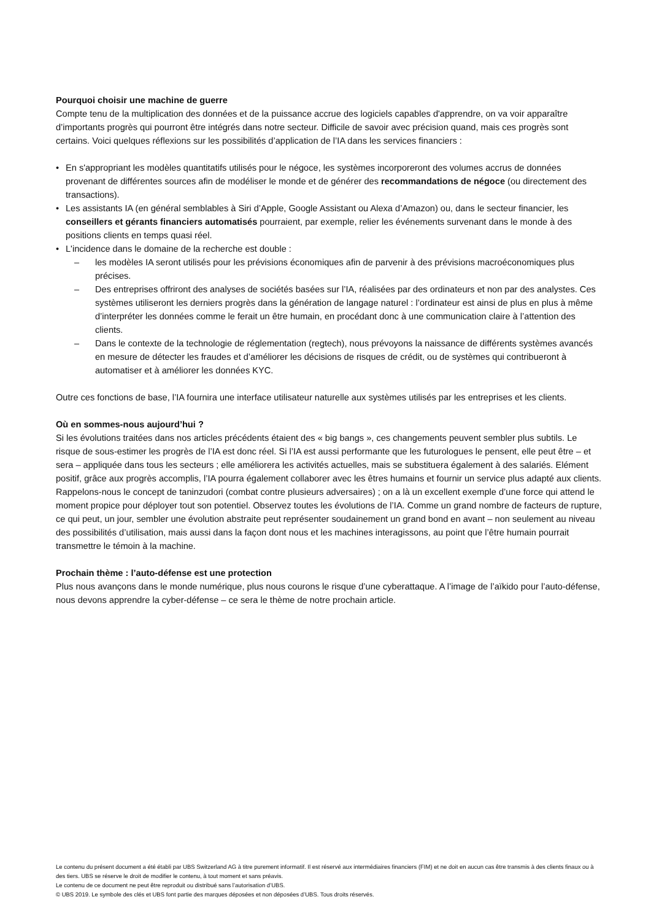Pourquoi choisir une machine de guerre
Compte tenu de la multiplication des données et de la puissance accrue des logiciels capables d'apprendre, on va voir apparaître d’importants progrès qui pourront être intégrés dans notre secteur. Difficile de savoir avec précision quand, mais ces progrès sont certains. Voici quelques réflexions sur les possibilités d’application de l’IA dans les services financiers :
• En s'appropriant les modèles quantitatifs utilisés pour le négoce, les systèmes incorporeront des volumes accrus de données provenant de différentes sources afin de modéliser le monde et de générer des recommandations de négoce (ou directement des transactions).
• Les assistants IA (en général semblables à Siri d’Apple, Google Assistant ou Alexa d’Amazon) ou, dans le secteur financier, les conseillers et gérants financiers automatisés pourraient, par exemple, relier les événements survenant dans le monde à des positions clients en temps quasi réel.
• L'incidence dans le domaine de la recherche est double :
– les modèles IA seront utilisés pour les prévisions économiques afin de parvenir à des prévisions macroéconomiques plus précises.
– Des entreprises offriront des analyses de sociétés basées sur l’IA, réalisées par des ordinateurs et non par des analystes. Ces systèmes utiliseront les derniers progrès dans la génération de langage naturel : l’ordinateur est ainsi de plus en plus à même d’interpréter les données comme le ferait un être humain, en procédant donc à une communication claire à l’attention des clients.
– Dans le contexte de la technologie de réglementation (regtech), nous prévoyons la naissance de différents systèmes avancés en mesure de détecter les fraudes et d’améliorer les décisions de risques de crédit, ou de systèmes qui contribueront à automatiser et à améliorer les données KYC.
Outre ces fonctions de base, l’IA fournira une interface utilisateur naturelle aux systèmes utilisés par les entreprises et les clients.
Où en sommes-nous aujourd’hui ?
Si les évolutions traitées dans nos articles précédents étaient des « big bangs », ces changements peuvent sembler plus subtils. Le risque de sous-estimer les progrès de l’IA est donc réel. Si l’IA est aussi performante que les futurologues le pensent, elle peut être – et sera – appliquée dans tous les secteurs ; elle améliorera les activités actuelles, mais se substituera également à des salariés. Elément positif, grâce aux progrès accomplis, l’IA pourra également collaborer avec les êtres humains et fournir un service plus adapté aux clients. Rappelons-nous le concept de taninzudori (combat contre plusieurs adversaires) ; on a là un excellent exemple d’une force qui attend le moment propice pour déployer tout son potentiel. Observez toutes les évolutions de l’IA. Comme un grand nombre de facteurs de rupture, ce qui peut, un jour, sembler une évolution abstraite peut représenter soudainement un grand bond en avant – non seulement au niveau des possibilités d’utilisation, mais aussi dans la façon dont nous et les machines interagissons, au point que l’être humain pourrait transmettre le témoin à la machine.
Prochain thème : l’auto-défense est une protection
Plus nous avançons dans le monde numérique, plus nous courons le risque d’une cyberattaque. A l’image de l’aïkido pour l’auto-défense, nous devons apprendre la cyber-défense – ce sera le thème de notre prochain article.
Le contenu du présent document a été établi par UBS Switzerland AG à titre purement informatif. Il est réservé aux intermédiaires financiers (FIM) et ne doit en aucun cas être transmis à des clients finaux ou à des tiers. UBS se réserve le droit de modifier le contenu, à tout moment et sans préavis.
Le contenu de ce document ne peut être reproduit ou distribué sans l’autorisation d’UBS.
© UBS 2019. Le symbole des clés et UBS font partie des marques déposées et non déposées d’UBS. Tous droits réservés.